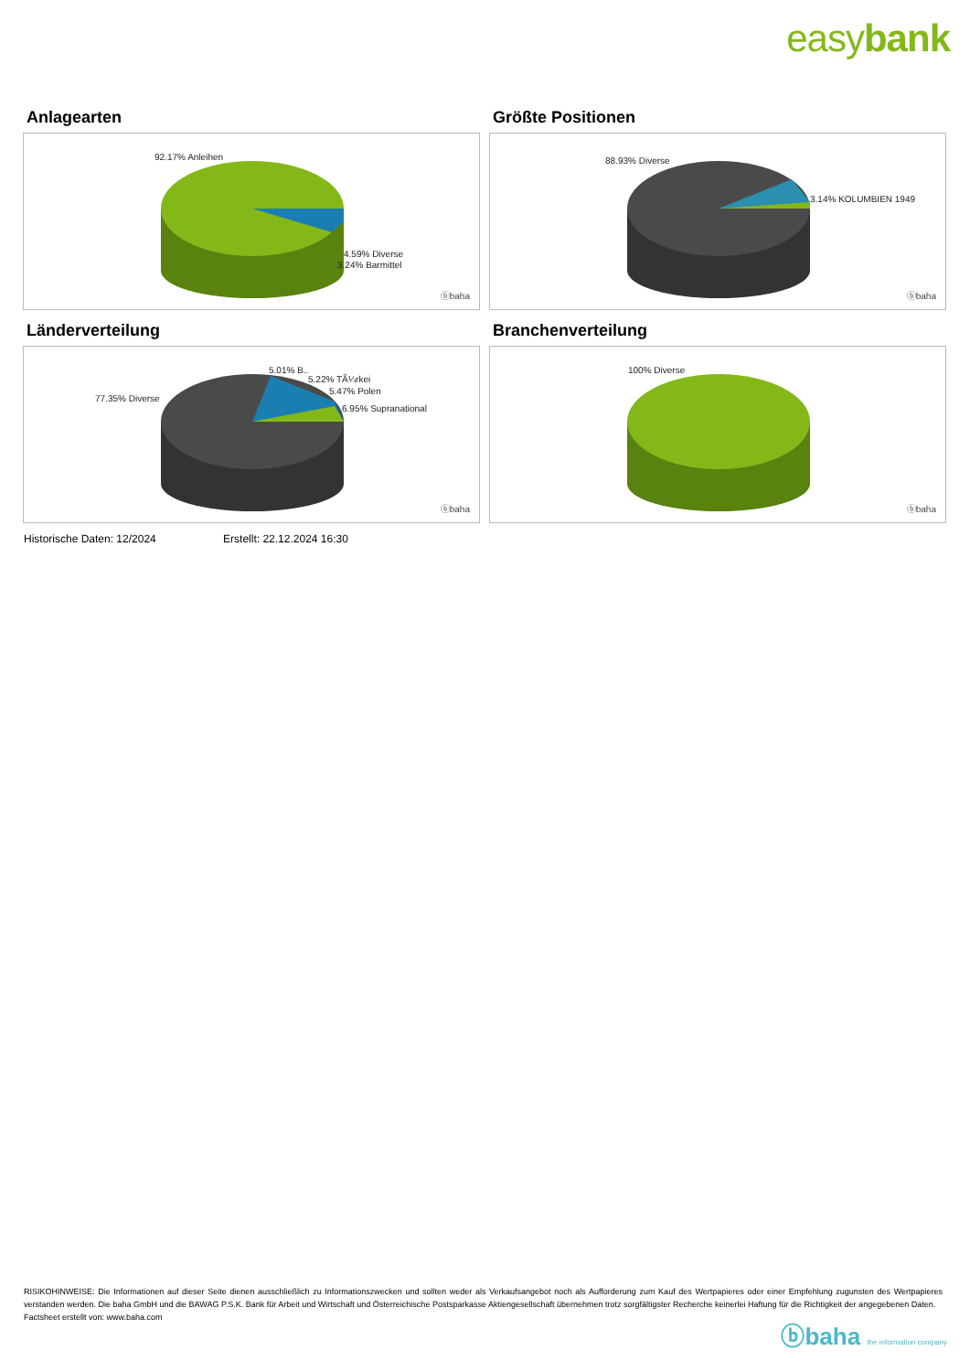easybank
Anlagearten
92.17% Anleihen
4.59% Diverse
3.24% Barmittel
ⓑbaha
Größte Positionen
88.93% Diverse
3.14% KOLUMBIEN 1949
ⓑbaha
Länderverteilung
5.01% B..
5.22% TÃ¼rkei
5.47% Polen
77.35% Diverse
6.95% Supranational
ⓑbaha
Branchenverteilung
100% Diverse
ⓑbaha
Historische Daten: 12/2024 Erstellt: 22.12.2024 16:30
RISIKOHINWEISE: Die Informationen auf dieser Seite dienen ausschließlich zu Informationszwecken und sollten weder als Verkaufsangebot noch als Aufforderung zum Kauf des Wertpapieres oder einer Empfehlung zugunsten des Wertpapieres verstanden werden. Die baha GmbH und die BAWAG P.S.K. Bank für Arbeit und Wirtschaft und Österreichische Postsparkasse Aktiengesellschaft übernehmen trotz sorgfältigster Recherche keinerlei Haftung für die Richtigkeit der angegebenen Daten.
Factsheet erstellt von: www.baha.com
ⓑbaha the information company